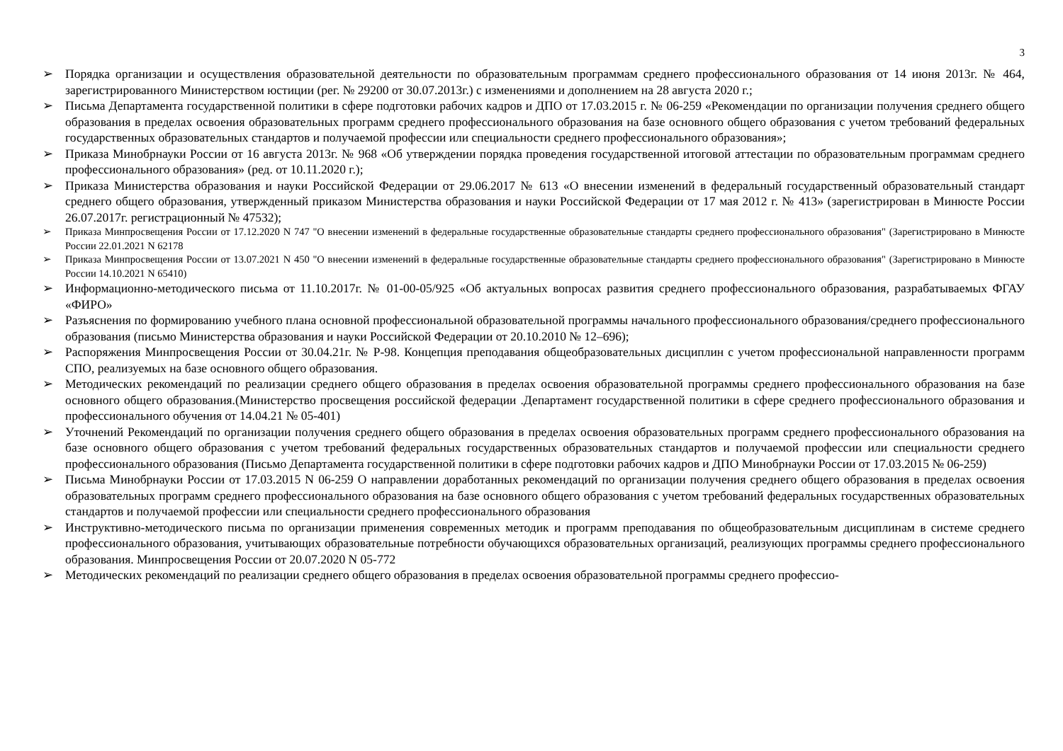3
➢ Порядка организации и осуществления образовательной деятельности по образовательным программам среднего профессионального образования от 14 июня 2013г. № 464, зарегистрированного Министерством юстиции (рег. № 29200 от 30.07.2013г.) с изменениями и дополнением на 28 августа 2020 г.;
➢ Письма Департамента государственной политики в сфере подготовки рабочих кадров и ДПО от 17.03.2015 г. № 06-259 «Рекомендации по организации получения среднего общего образования в пределах освоения образовательных программ среднего профессионального образования на базе основного общего образования с учетом требований федеральных государственных образовательных стандартов и получаемой профессии или специальности среднего профессионального образования»;
➢ Приказа Минобрнауки России от 16 августа 2013г. № 968 «Об утверждении порядка проведения государственной итоговой аттестации по образовательным программам среднего профессионального образования» (ред. от 10.11.2020 г.);
➢ Приказа Министерства образования и науки Российской Федерации от 29.06.2017 № 613 «О внесении изменений в федеральный государственный образовательный стандарт среднего общего образования, утвержденный приказом Министерства образования и науки Российской Федерации от 17 мая 2012 г. № 413» (зарегистрирован в Минюсте России 26.07.2017г. регистрационный № 47532);
➢ Приказа Минпросвещения России от 17.12.2020 N 747 "О внесении изменений в федеральные государственные образовательные стандарты среднего профессионального образования" (Зарегистрировано в Минюсте России 22.01.2021 N 62178
➢ Приказа Минпросвещения России от 13.07.2021 N 450 "О внесении изменений в федеральные государственные образовательные стандарты среднего профессионального образования" (Зарегистрировано в Минюсте России 14.10.2021 N 65410)
➢ Информационно-методического письма от 11.10.2017г. № 01-00-05/925 «Об актуальных вопросах развития среднего профессионального образования, разрабатываемых ФГАУ «ФИРО»
➢ Разъяснения по формированию учебного плана основной профессиональной образовательной программы начального профессионального образования/среднего профессионального образования (письмо Министерства образования и науки Российской Федерации от 20.10.2010 № 12–696);
➢ Распоряжения Минпросвещения России от 30.04.21г. № Р-98. Концепция преподавания общеобразовательных дисциплин с учетом профессиональной направленности программ СПО, реализуемых на базе основного общего образования.
➢ Методических рекомендаций по реализации среднего общего образования в пределах освоения образовательной программы среднего профессионального образования на базе основного общего образования.(Министерство просвещения российской федерации .Департамент государственной политики в сфере среднего профессионального образования и профессионального обучения от 14.04.21 № 05-401)
➢ Уточнений Рекомендаций по организации получения среднего общего образования в пределах освоения образовательных программ среднего профессионального образования на базе основного общего образования с учетом требований федеральных государственных образовательных стандартов и получаемой профессии или специальности среднего профессионального образования (Письмо Департамента государственной политики в сфере подготовки рабочих кадров и ДПО Минобрнауки России от 17.03.2015 № 06-259)
➢ Письма Минобрнауки России от 17.03.2015 N 06-259 О направлении доработанных рекомендаций по организации получения среднего общего образования в пределах освоения образовательных программ среднего профессионального образования на базе основного общего образования с учетом требований федеральных государственных образовательных стандартов и получаемой профессии или специальности среднего профессионального образования
➢ Инструктивно-методического письма по организации применения современных методик и программ преподавания по общеобразовательным дисциплинам в системе среднего профессионального образования, учитывающих образовательные потребности обучающихся образовательных организаций, реализующих программы среднего профессионального образования. Минпросвещения России от 20.07.2020 N 05-772
➢ Методических рекомендаций по реализации среднего общего образования в пределах освоения образовательной программы среднего профессио-